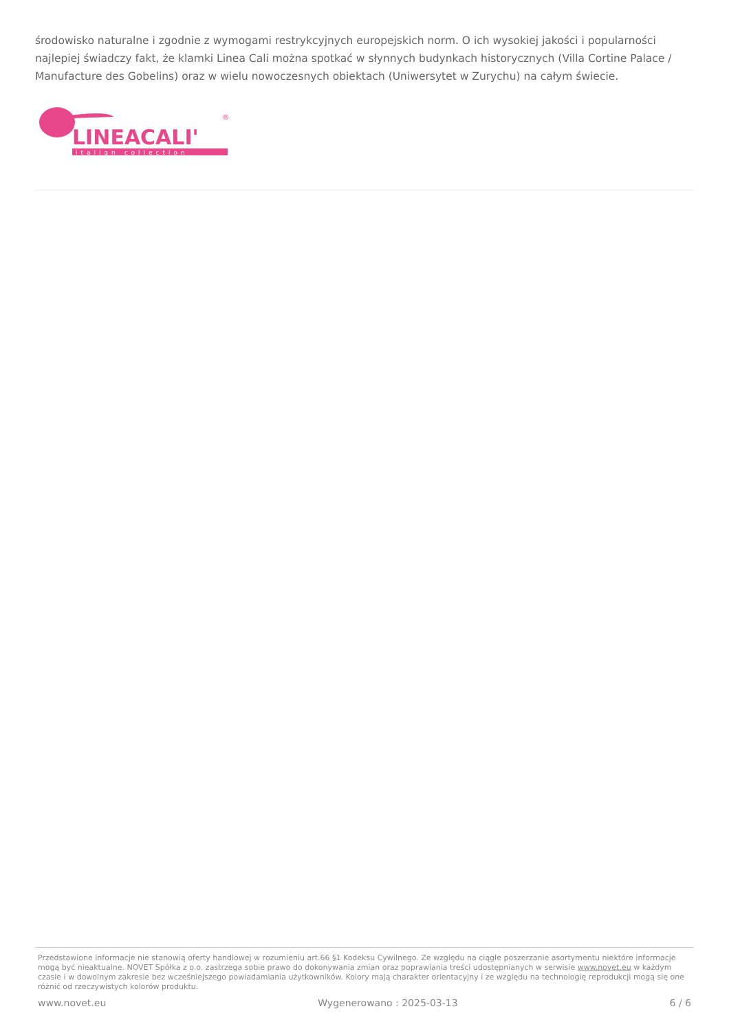środowisko naturalne i zgodnie z wymogami restrykcyjnych europejskich norm. O ich wysokiej jakości i popularności najlepiej świadczy fakt, że klamki Linea Cali można spotkać w słynnych budynkach historycznych (Villa Cortine Palace / Manufacture des Gobelins) oraz w wielu nowoczesnych obiektach (Uniwersytet w Zurychu) na całym świecie.
LINEACALI'
®
italian collection
Przedstawione informacje nie stanowią oferty handlowej w rozumieniu art.66 §1 Kodeksu Cywilnego. Ze względu na ciągłe poszerzanie asortymentu niektóre informacje mogą być nieaktualne. NOVET Spółka z o.o. zastrzega sobie prawo do dokonywania zmian oraz poprawiania treści udostępnianych w serwisie www.novet.eu w każdym czasie i w dowolnym zakresie bez wcześniejszego powiadamiania użytkowników. Kolory mają charakter orientacyjny i ze względu na technologię reprodukcji mogą się one różnić od rzeczywistych kolorów produktu.
www.novet.eu Wygenerowano : 2025-03-13 6 / 6